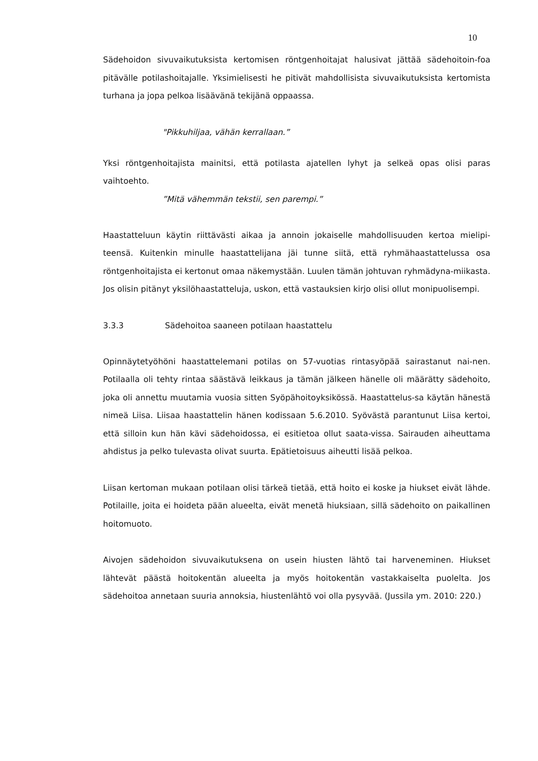10
Sädehoidon sivuvaikutuksista kertomisen röntgenhoitajat halusivat jättää sädehoitoin-foa pitävälle potilashoitajalle. Yksimielisesti he pitivät mahdollisista sivuvaikutuksista kertomista turhana ja jopa pelkoa lisäävänä tekijänä oppaassa.
"Pikkuhiljaa, vähän kerrallaan.”
Yksi röntgenhoitajista mainitsi, että potilasta ajatellen lyhyt ja selkeä opas olisi paras vaihtoehto.
”Mitä vähemmän tekstii, sen parempi.”
Haastatteluun käytin riittävästi aikaa ja annoin jokaiselle mahdollisuuden kertoa mielipi-teensä. Kuitenkin minulle haastattelijana jäi tunne siitä, että ryhmähaastattelussa osa röntgenhoitajista ei kertonut omaa näkemystään. Luulen tämän johtuvan ryhmädyna-miikasta. Jos olisin pitänyt yksilöhaastatteluja, uskon, että vastauksien kirjo olisi ollut monipuolisempi.
3.3.3 Sädehoitoa saaneen potilaan haastattelu
Opinnäytetyöhöni haastattelemani potilas on 57-vuotias rintasyöpää sairastanut nai-nen. Potilaalla oli tehty rintaa säästävä leikkaus ja tämän jälkeen hänelle oli määrätty sädehoito, joka oli annettu muutamia vuosia sitten Syöpähoitoyksikössä. Haastattelus-sa käytän hänestä nimeä Liisa. Liisaa haastattelin hänen kodissaan 5.6.2010. Syövästä parantunut Liisa kertoi, että silloin kun hän kävi sädehoidossa, ei esitietoa ollut saata-vissa. Sairauden aiheuttama ahdistus ja pelko tulevasta olivat suurta. Epätietoisuus aiheutti lisää pelkoa.
Liisan kertoman mukaan potilaan olisi tärkeä tietää, että hoito ei koske ja hiukset eivät lähde. Potilaille, joita ei hoideta pään alueelta, eivät menetä hiuksiaan, sillä sädehoito on paikallinen hoitomuoto.
Aivojen sädehoidon sivuvaikutuksena on usein hiusten lähtö tai harveneminen. Hiukset lähtevät päästä hoitokentän alueelta ja myös hoitokentän vastakkaiselta puolelta. Jos sädehoitoa annetaan suuria annoksia, hiustenlähtö voi olla pysyvää. (Jussila ym. 2010: 220.)